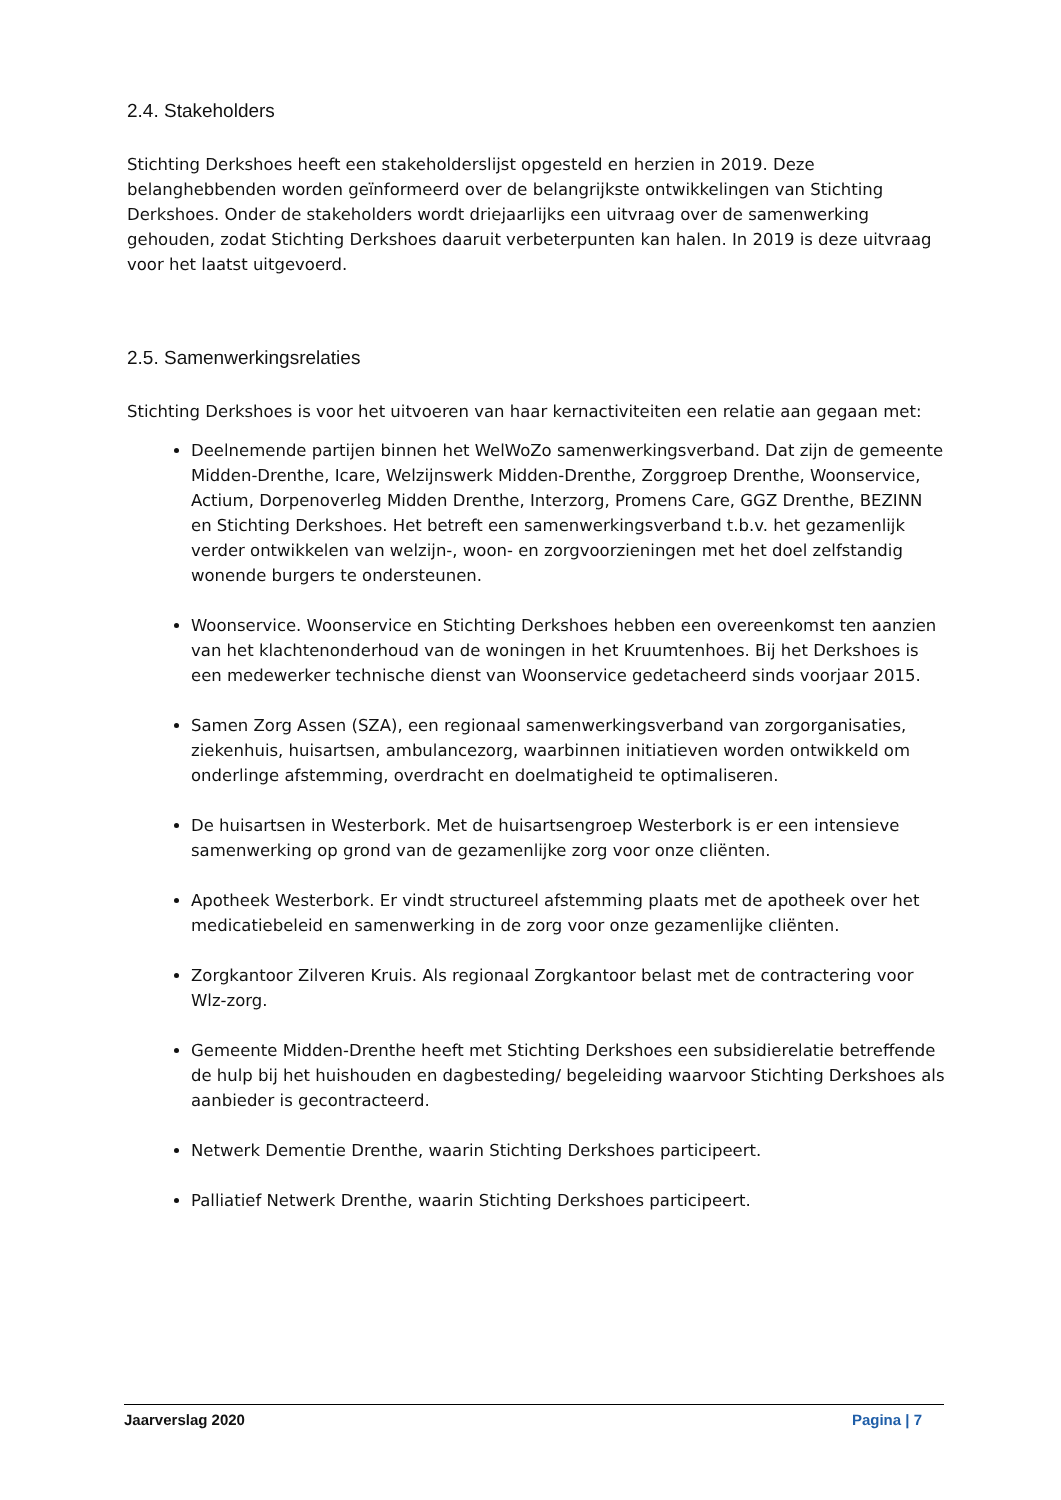2.4. Stakeholders
Stichting Derkshoes heeft een stakeholderslijst opgesteld en herzien in 2019. Deze belanghebbenden worden geïnformeerd over de belangrijkste ontwikkelingen van Stichting Derkshoes. Onder de stakeholders wordt driejaarlijks een uitvraag over de samenwerking gehouden, zodat Stichting Derkshoes daaruit verbeterpunten kan halen. In 2019 is deze uitvraag voor het laatst uitgevoerd.
2.5. Samenwerkingsrelaties
Stichting Derkshoes is voor het uitvoeren van haar kernactiviteiten een relatie aan gegaan met:
Deelnemende partijen binnen het WelWoZo samenwerkingsverband. Dat zijn de gemeente Midden-Drenthe, Icare, Welzijnswerk Midden-Drenthe, Zorggroep Drenthe, Woonservice, Actium, Dorpenoverleg Midden Drenthe, Interzorg, Promens Care, GGZ Drenthe, BEZINN en Stichting Derkshoes. Het betreft een samenwerkingsverband t.b.v. het gezamenlijk verder ontwikkelen van welzijn-, woon- en zorgvoorzieningen met het doel zelfstandig wonende burgers te ondersteunen.
Woonservice. Woonservice en Stichting Derkshoes hebben een overeenkomst ten aanzien van het klachtenonderhoud van de woningen in het Kruumtenhoes. Bij het Derkshoes is een medewerker technische dienst van Woonservice gedetacheerd sinds voorjaar 2015.
Samen Zorg Assen (SZA), een regionaal samenwerkingsverband van zorgorganisaties, ziekenhuis, huisartsen, ambulancezorg, waarbinnen initiatieven worden ontwikkeld om onderlinge afstemming, overdracht en doelmatigheid te optimaliseren.
De huisartsen in Westerbork. Met de huisartsengroep Westerbork is er een intensieve samenwerking op grond van de gezamenlijke zorg voor onze cliënten.
Apotheek Westerbork. Er vindt structureel afstemming plaats met de apotheek over het medicatiebeleid en samenwerking in de zorg voor onze gezamenlijke cliënten.
Zorgkantoor Zilveren Kruis. Als regionaal Zorgkantoor belast met de contractering voor Wlz-zorg.
Gemeente Midden-Drenthe heeft met Stichting Derkshoes een subsidierelatie betreffende de hulp bij het huishouden en dagbesteding/ begeleiding waarvoor Stichting Derkshoes als aanbieder is gecontracteerd.
Netwerk Dementie Drenthe, waarin Stichting Derkshoes participeert.
Palliatief Netwerk Drenthe, waarin Stichting Derkshoes participeert.
Jaarverslag 2020 Pagina | 7